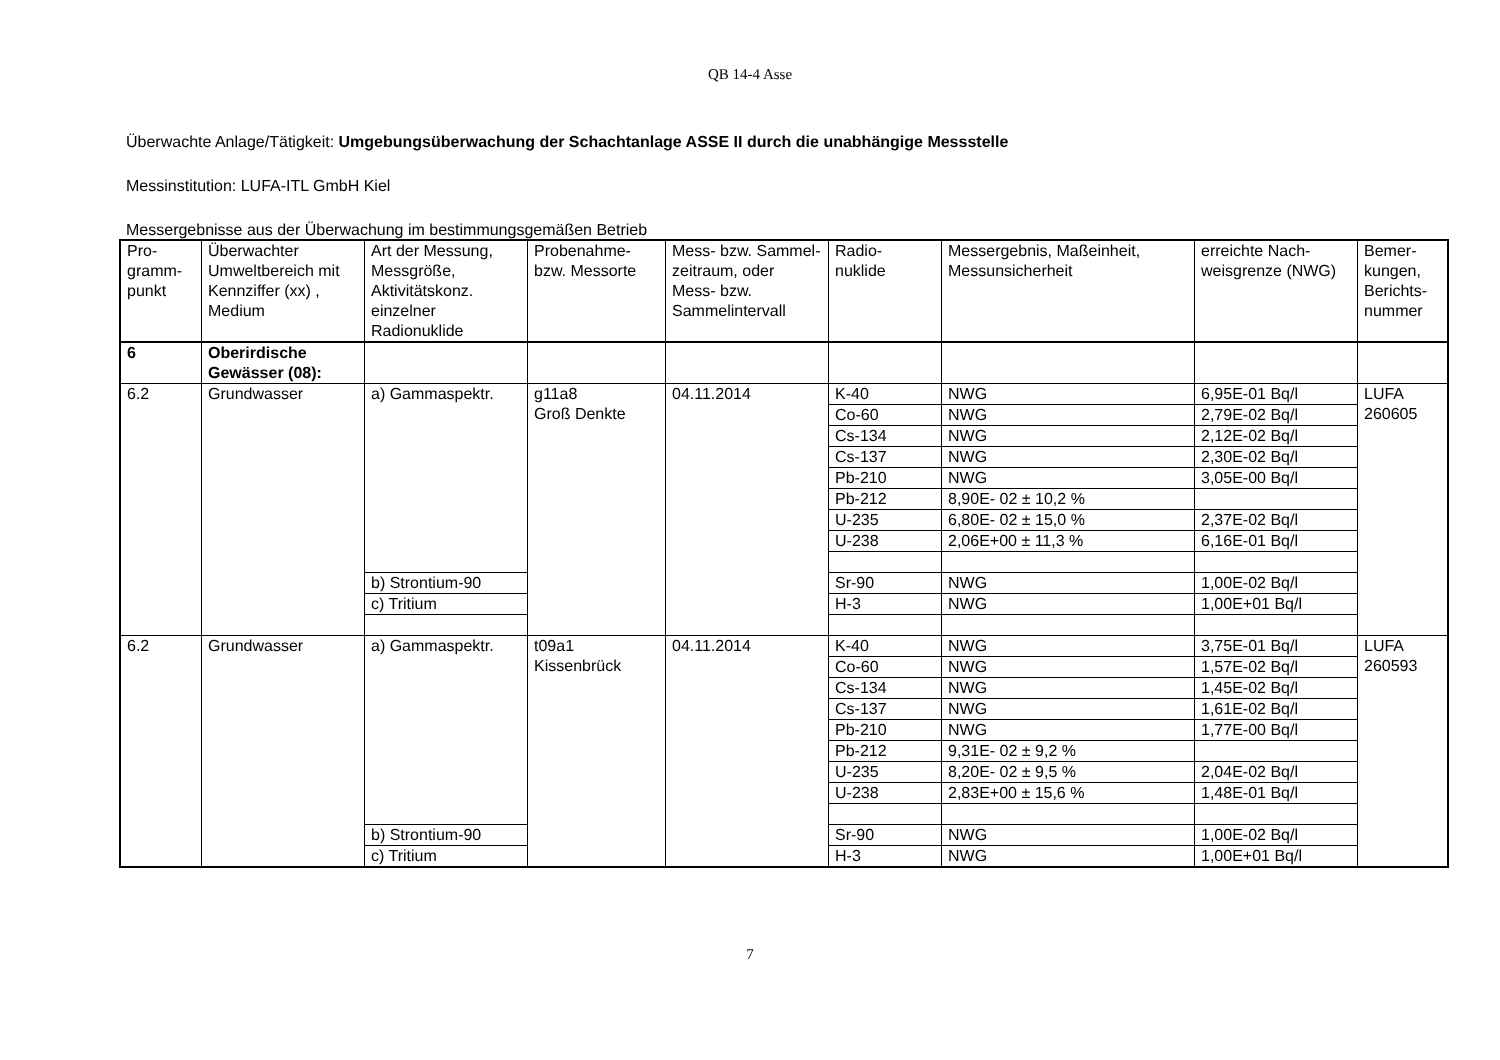QB 14-4 Asse
Überwachte Anlage/Tätigkeit: Umgebungsüberwachung der Schachtanlage ASSE II durch die unabhängige Messstelle
Messinstitution: LUFA-ITL GmbH Kiel
Messergebnisse aus der Überwachung im bestimmungsgemäßen Betrieb
| Pro- gramm- punkt | Überwachter Umweltbereich mit Kennziffer (xx) , Medium | Art der Messung, Messgröße, Aktivitätskonz. einzelner Radionuklide | Probenahme- bzw. Messorte | Mess- bzw. Sammel-zeitraum, oder Mess- bzw. Sammelintervall | Radio- nuklide | Messergebnis, Maßeinheit, Messunsicherheit | erreichte Nach-weisgrenze (NWG) | Bemer- kungen, Berichts- nummer |
| 6 | Oberirdische Gewässer (08): | | | | | | | |
| 6.2 | Grundwasser | a) Gammaspektr. | g11a8 Groß Denkte | 04.11.2014 | K-40 | NWG | 6,95E-01 Bq/l | LUFA 260605 |
| | | | | | Co-60 | NWG | 2,79E-02 Bq/l | |
| | | | | | Cs-134 | NWG | 2,12E-02 Bq/l | |
| | | | | | Cs-137 | NWG | 2,30E-02 Bq/l | |
| | | | | | Pb-210 | NWG | 3,05E-00 Bq/l | |
| | | | | | Pb-212 | 8,90E- 02 ± 10,2 % | | |
| | | | | | U-235 | 6,80E- 02 ± 15,0 % | 2,37E-02 Bq/l | |
| | | | | | U-238 | 2,06E+00 ± 11,3 % | 6,16E-01 Bq/l | |
| | | b) Strontium-90 | | | Sr-90 | NWG | 1,00E-02 Bq/l | |
| | | c) Tritium | | | H-3 | NWG | 1,00E+01 Bq/l | |
| 6.2 | Grundwasser | a) Gammaspektr. | t09a1 Kissenbrück | 04.11.2014 | K-40 | NWG | 3,75E-01 Bq/l | LUFA 260593 |
| | | | | | Co-60 | NWG | 1,57E-02 Bq/l | |
| | | | | | Cs-134 | NWG | 1,45E-02 Bq/l | |
| | | | | | Cs-137 | NWG | 1,61E-02 Bq/l | |
| | | | | | Pb-210 | NWG | 1,77E-00 Bq/l | |
| | | | | | Pb-212 | 9,31E- 02 ± 9,2 % | | |
| | | | | | U-235 | 8,20E- 02 ± 9,5 % | 2,04E-02 Bq/l | |
| | | | | | U-238 | 2,83E+00 ± 15,6 % | 1,48E-01 Bq/l | |
| | | b) Strontium-90 | | | Sr-90 | NWG | 1,00E-02 Bq/l | |
| | | c) Tritium | | | H-3 | NWG | 1,00E+01 Bq/l | |
7